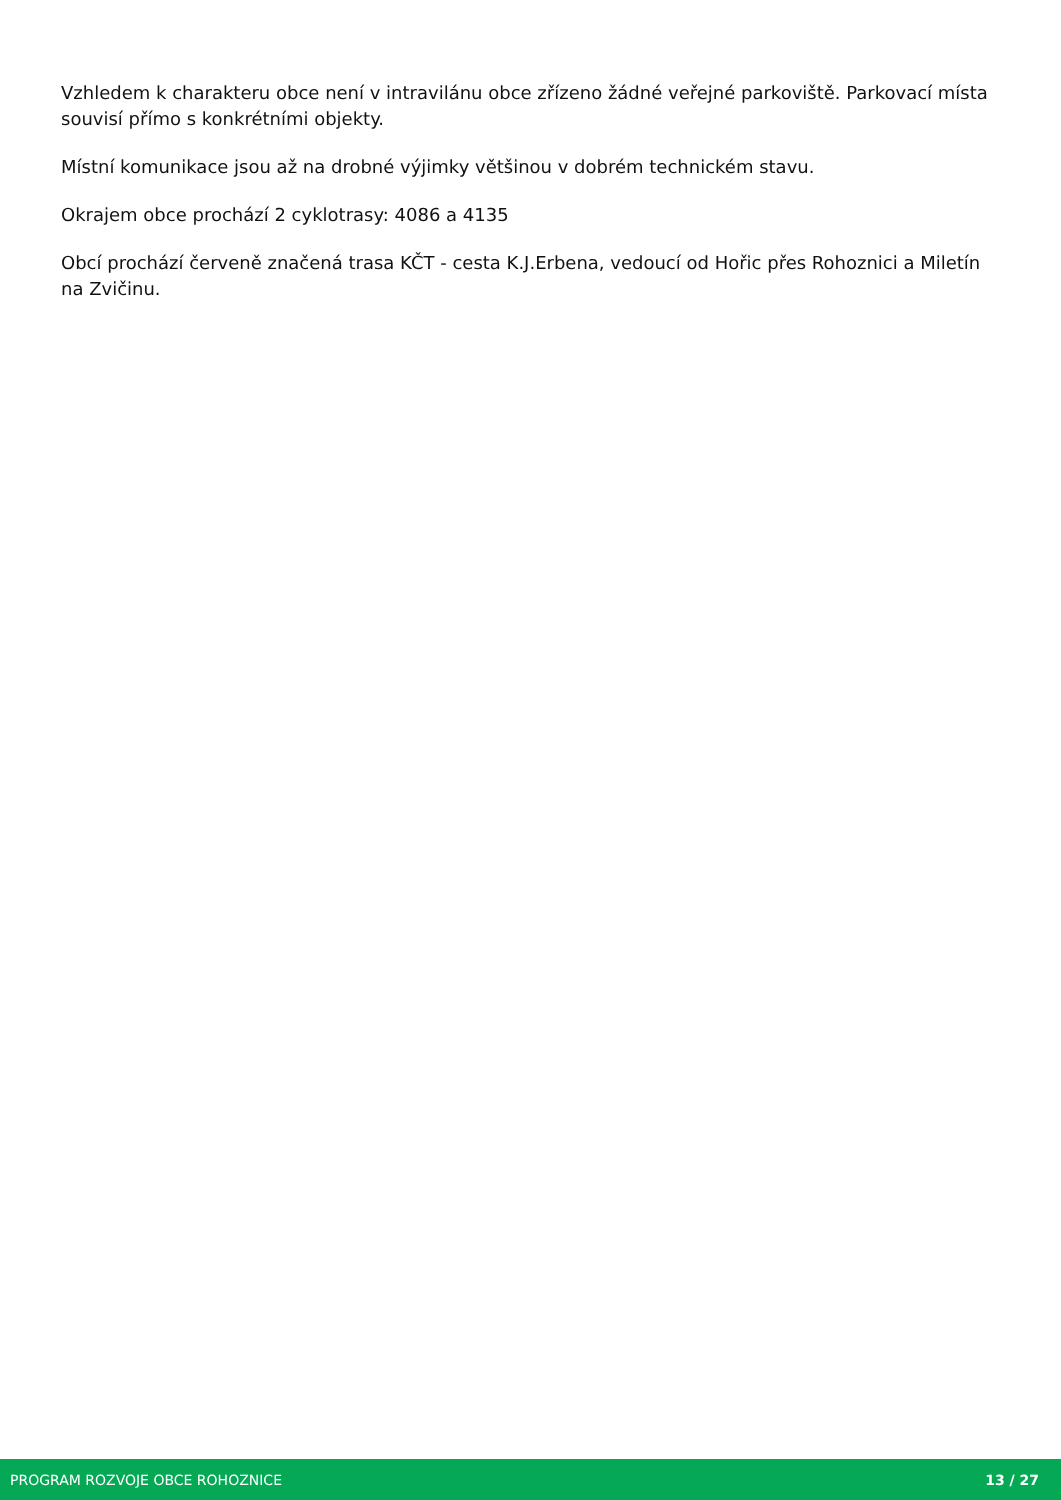Vzhledem k charakteru obce není v intravilánu obce zřízeno žádné veřejné parkoviště. Parkovací místa souvisí přímo s konkrétními objekty.
Místní komunikace jsou až na drobné výjimky většinou v dobrém technickém stavu.
Okrajem obce prochází 2 cyklotrasy: 4086 a 4135
Obcí prochází červeně značená trasa KČT - cesta K.J.Erbena, vedoucí od Hořic přes Rohoznici a Miletín na Zvičinu.
PROGRAM ROZVOJE OBCE ROHOZNICE 13 / 27